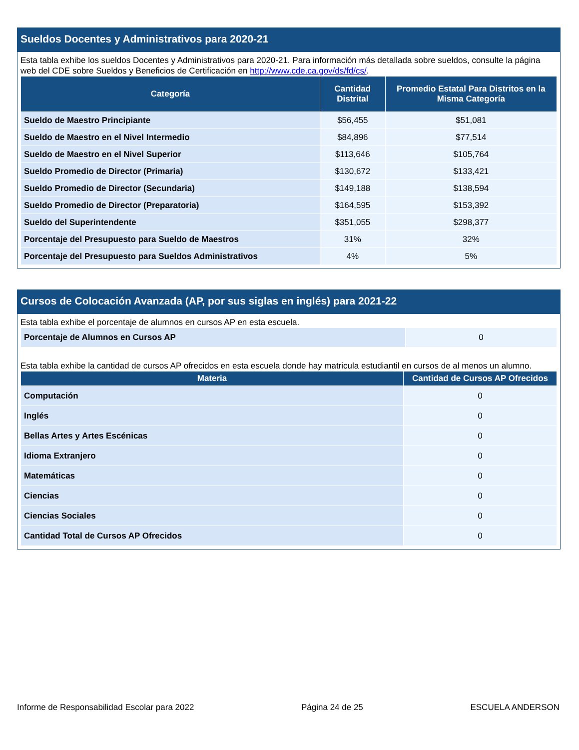Sueldos Docentes y Administrativos para 2020-21
Esta tabla exhibe los sueldos Docentes y Administrativos para 2020-21. Para información más detallada sobre sueldos, consulte la página web del CDE sobre Sueldos y Beneficios de Certificación en http://www.cde.ca.gov/ds/fd/cs/.
| Categoría | Cantidad Distrital | Promedio Estatal Para Distritos en la Misma Categoría |
| --- | --- | --- |
| Sueldo de Maestro Principiante | $56,455 | $51,081 |
| Sueldo de Maestro en el Nivel Intermedio | $84,896 | $77,514 |
| Sueldo de Maestro en el Nivel Superior | $113,646 | $105,764 |
| Sueldo Promedio de Director (Primaria) | $130,672 | $133,421 |
| Sueldo Promedio de Director (Secundaria) | $149,188 | $138,594 |
| Sueldo Promedio de Director (Preparatoria) | $164,595 | $153,392 |
| Sueldo del Superintendente | $351,055 | $298,377 |
| Porcentaje del Presupuesto para Sueldo de Maestros | 31% | 32% |
| Porcentaje del Presupuesto para Sueldos Administrativos | 4% | 5% |
Cursos de Colocación Avanzada (AP, por sus siglas en inglés) para 2021-22
Esta tabla exhibe el porcentaje de alumnos en cursos AP en esta escuela.
| Porcentaje de Alumnos en Cursos AP | 0 |
Esta tabla exhibe la cantidad de cursos AP ofrecidos en esta escuela donde hay matricula estudiantil en cursos de al menos un alumno.
| Materia | Cantidad de Cursos AP Ofrecidos |
| --- | --- |
| Computación | 0 |
| Inglés | 0 |
| Bellas Artes y Artes Escénicas | 0 |
| Idioma Extranjero | 0 |
| Matemáticas | 0 |
| Ciencias | 0 |
| Ciencias Sociales | 0 |
| Cantidad Total de Cursos AP Ofrecidos | 0 |
Informe de Responsabilidad Escolar para 2022 Página 24 de 25 ESCUELA ANDERSON